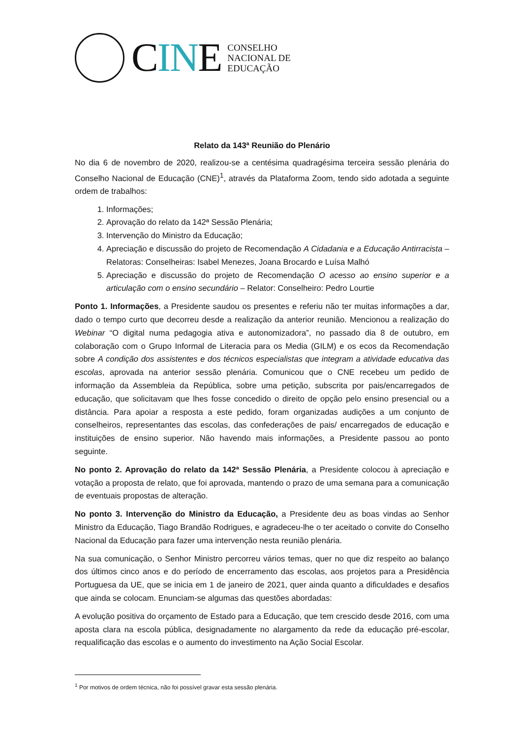CINE
CONSELHO
NACIONAL DE
EDUCAÇÃO
Relato da 143ª Reunião do Plenário
No dia 6 de novembro de 2020, realizou-se a centésima quadragésima terceira sessão plenária do Conselho Nacional de Educação (CNE)<sup>1</sup>, através da Plataforma Zoom, tendo sido adotada a seguinte ordem de trabalhos:
1. Informações;
2. Aprovação do relato da 142ª Sessão Plenária;
3. Intervenção do Ministro da Educação;
4. Apreciação e discussão do projeto de Recomendação A Cidadania e a Educação Antirracista – Relatoras: Conselheiras: Isabel Menezes, Joana Brocardo e Luísa Malhó
5. Apreciação e discussão do projeto de Recomendação O acesso ao ensino superior e a articulação com o ensino secundário – Relator: Conselheiro: Pedro Lourtie
Ponto 1. Informações, a Presidente saudou os presentes e referiu não ter muitas informações a dar, dado o tempo curto que decorreu desde a realização da anterior reunião. Mencionou a realização do Webinar “O digital numa pedagogia ativa e autonomizadora”, no passado dia 8 de outubro, em colaboração com o Grupo Informal de Literacia para os Media (GILM) e os ecos da Recomendação sobre A condição dos assistentes e dos técnicos especialistas que integram a atividade educativa das escolas, aprovada na anterior sessão plenária. Comunicou que o CNE recebeu um pedido de informação da Assembleia da República, sobre uma petição, subscrita por pais/encarregados de educação, que solicitavam que lhes fosse concedido o direito de opção pelo ensino presencial ou a distância. Para apoiar a resposta a este pedido, foram organizadas audições a um conjunto de conselheiros, representantes das escolas, das confederações de pais/ encarregados de educação e instituições de ensino superior. Não havendo mais informações, a Presidente passou ao ponto seguinte.
No ponto 2. Aprovação do relato da 142ª Sessão Plenária, a Presidente colocou à apreciação e votação a proposta de relato, que foi aprovada, mantendo o prazo de uma semana para a comunicação de eventuais propostas de alteração.
No ponto 3. Intervenção do Ministro da Educação, a Presidente deu as boas vindas ao Senhor Ministro da Educação, Tiago Brandão Rodrigues, e agradeceu-lhe o ter aceitado o convite do Conselho Nacional da Educação para fazer uma intervenção nesta reunião plenária.
Na sua comunicação, o Senhor Ministro percorreu vários temas, quer no que diz respeito ao balanço dos últimos cinco anos e do período de encerramento das escolas, aos projetos para a Presidência Portuguesa da UE, que se inicia em 1 de janeiro de 2021, quer ainda quanto a dificuldades e desafios que ainda se colocam. Enunciam-se algumas das questões abordadas:
A evolução positiva do orçamento de Estado para a Educação, que tem crescido desde 2016, com uma aposta clara na escola pública, designadamente no alargamento da rede da educação pré-escolar, requalificação das escolas e o aumento do investimento na Ação Social Escolar.
<sup>1</sup> Por motivos de ordem técnica, não foi possível gravar esta sessão plenária.